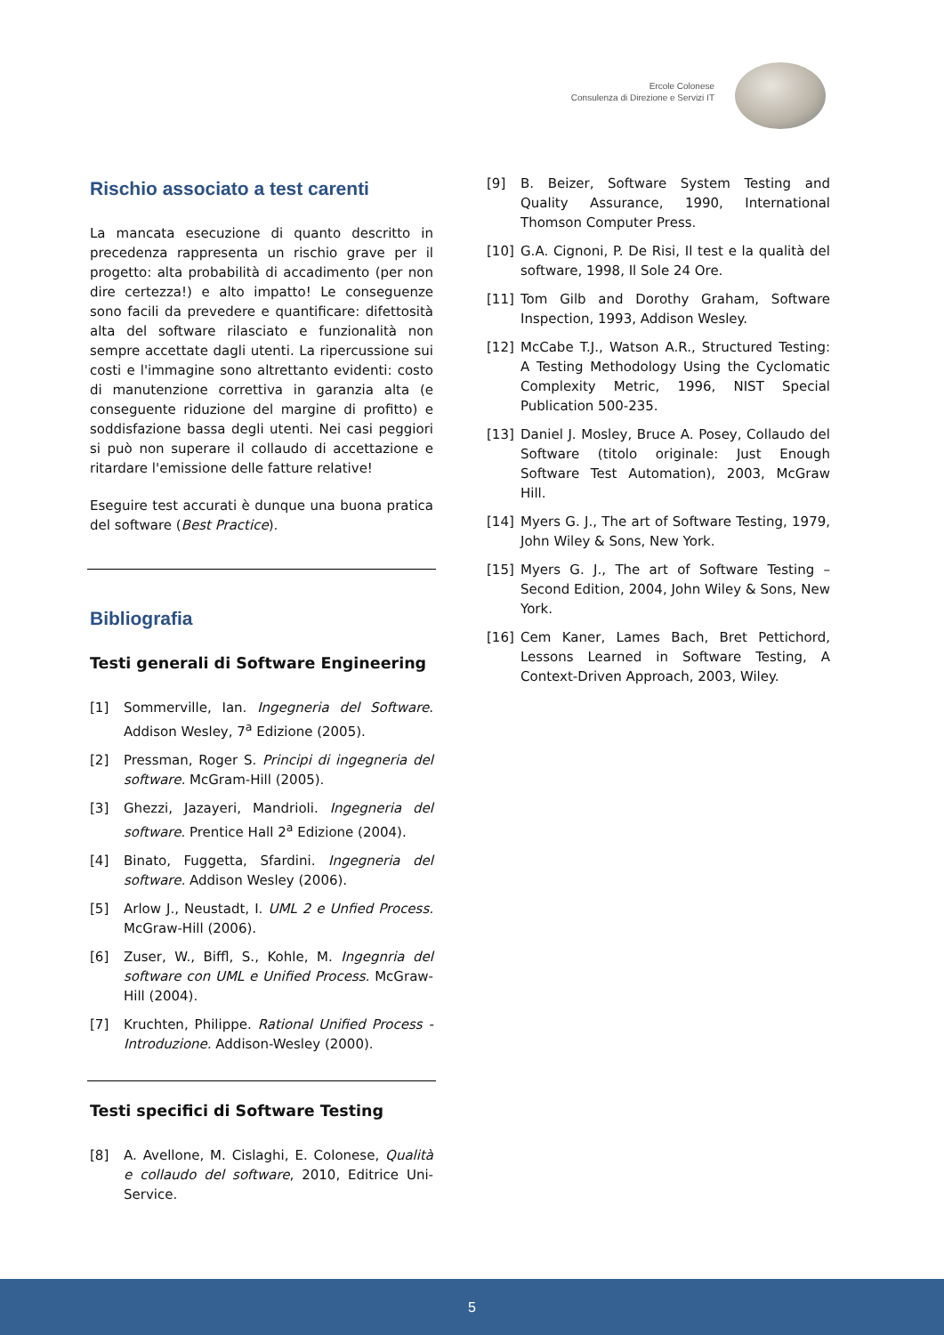Ercole Colonese
Consulenza di Direzione e Servizi IT
Rischio associato a test carenti
La mancata esecuzione di quanto descritto in precedenza rappresenta un rischio grave per il progetto: alta probabilità di accadimento (per non dire certezza!) e alto impatto! Le conseguenze sono facili da prevedere e quantificare: difettosità alta del software rilasciato e funzionalità non sempre accettate dagli utenti. La ripercussione sui costi e l'immagine sono altrettanto evidenti: costo di manutenzione correttiva in garanzia alta (e conseguente riduzione del margine di profitto) e soddisfazione bassa degli utenti. Nei casi peggiori si può non superare il collaudo di accettazione e ritardare l'emissione delle fatture relative!
Eseguire test accurati è dunque una buona pratica del software (Best Practice).
Bibliografia
Testi generali di Software Engineering
[1] Sommerville, Ian. Ingegneria del Software. Addison Wesley, 7<sup>a</sup> Edizione (2005).
[2] Pressman, Roger S. Principi di ingegneria del software. McGram-Hill (2005).
[3] Ghezzi, Jazayeri, Mandrioli. Ingegneria del software. Prentice Hall 2<sup>a</sup> Edizione (2004).
[4] Binato, Fuggetta, Sfardini. Ingegneria del software. Addison Wesley (2006).
[5] Arlow J., Neustadt, I. UML 2 e Unfied Process. McGraw-Hill (2006).
[6] Zuser, W., Biffl, S., Kohle, M. Ingegnria del software con UML e Unified Process. McGraw-Hill (2004).
[7] Kruchten, Philippe. Rational Unified Process - Introduzione. Addison-Wesley (2000).
Testi specifici di Software Testing
[8] A. Avellone, M. Cislaghi, E. Colonese, Qualità e collaudo del software, 2010, Editrice Uni-Service.
[9] B. Beizer, Software System Testing and Quality Assurance, 1990, International Thomson Computer Press.
[10] G.A. Cignoni, P. De Risi, Il test e la qualità del software, 1998, Il Sole 24 Ore.
[11] Tom Gilb and Dorothy Graham, Software Inspection, 1993, Addison Wesley.
[12] McCabe T.J., Watson A.R., Structured Testing: A Testing Methodology Using the Cyclomatic Complexity Metric, 1996, NIST Special Publication 500-235.
[13] Daniel J. Mosley, Bruce A. Posey, Collaudo del Software (titolo originale: Just Enough Software Test Automation), 2003, McGraw Hill.
[14] Myers G. J., The art of Software Testing, 1979, John Wiley & Sons, New York.
[15] Myers G. J., The art of Software Testing – Second Edition, 2004, John Wiley & Sons, New York.
[16] Cem Kaner, Lames Bach, Bret Pettichord, Lessons Learned in Software Testing, A Context-Driven Approach, 2003, Wiley.
5